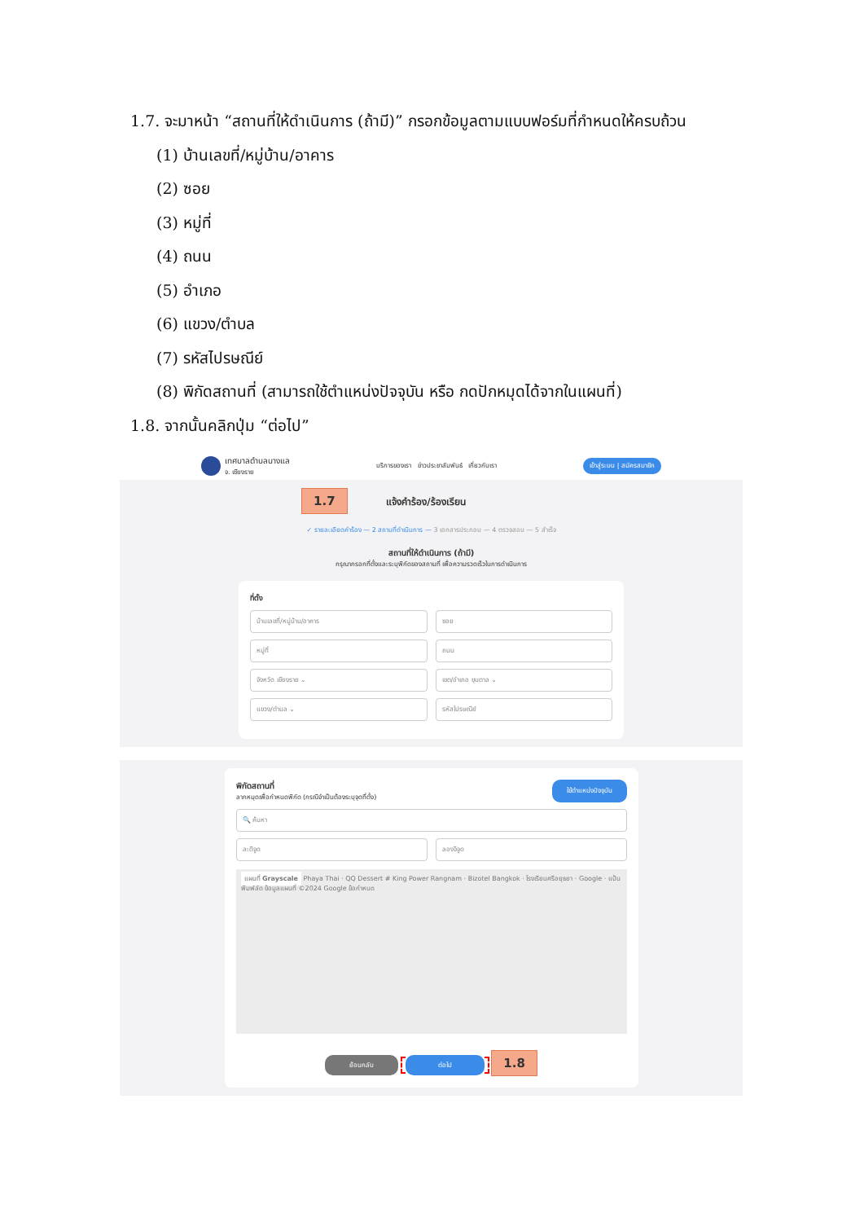1.7. จะมาหน้า “สถานที่ให้ดำเนินการ (ถ้ามี)” กรอกข้อมูลตามแบบฟอร์มที่กำหนดให้ครบถ้วน
(1) บ้านเลขที่/หมู่บ้าน/อาคาร
(2) ซอย
(3) หมู่ที่
(4) ถนน
(5) อำเภอ
(6) แขวง/ตำบล
(7) รหัสไปรษณีย์
(8) พิกัดสถานที่ (สามารถใช้ตำแหน่งปัจจุบัน หรือ กดปักหมุดได้จากในแผนที่)
1.8. จากนั้นคลิกปุ่ม “ต่อไป”
เทศบาลตำบลนางแล
จ. เชียงราย
บริการของเรา ข่าวประชาสัมพันธ์ เกี่ยวกับเรา
เข้าสู่ระบบ | สมัครสมาชิก
1.7 แจ้งคำร้อง/ร้องเรียน
✓ รายละเอียดคำร้อง — 2 สถานที่ดำเนินการ — 3 เอกสารประกอบ — 4 ตรวจสอบ — 5 สำเร็จ
สถานที่ให้ดำเนินการ (ถ้ามี)
กรุณากรอกที่ตั้งและระบุพิกัดของสถานที่ เพื่อความรวดเร็วในการดำเนินการ
ที่ตั้ง
บ้านเลขที่/หมู่บ้าน/อาคาร ซอย
หมู่ที่ ถนน
จังหวัด เชียงราย ⌄ เขต/อำเภอ ขุนตาล ⌄
แขวง/ตำบล ⌄ รหัสไปรษณีย์
พิกัดสถานที่
ลากหมุดเพื่อกำหนดพิกัด (กรณีจำเป็นต้องระบุจุดที่ตั้ง)
ใช้ตำแหน่งปัจจุบัน
🔍 ค้นหา
ละติจูด ลองจิจูด
แผนที่ Grayscale Phaya Thai · QQ Dessert # King Power Rangnam · Bizotel Bangkok · โรงเรียนศรีอยุธยา · Google · แป้นพิมพ์ลัด ข้อมูลแผนที่ ©2024 Google ข้อกำหนด
ย้อนกลับ ต่อไป 1.8